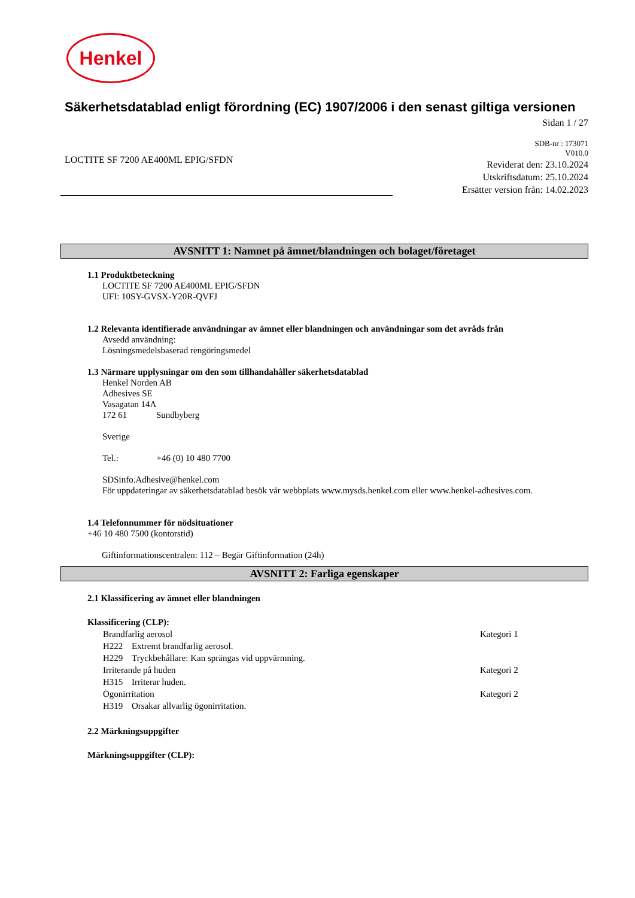Henkel
Säkerhetsdatablad enligt förordning (EC) 1907/2006 i den senast giltiga versionen
Sidan 1 / 27
LOCTITE SF 7200 AE400ML EPIG/SFDN
SDB-nr : 173071
V010.0
Reviderat den: 23.10.2024
Utskriftsdatum: 25.10.2024
Ersätter version från: 14.02.2023
AVSNITT 1: Namnet på ämnet/blandningen och bolaget/företaget
1.1 Produktbeteckning
LOCTITE SF 7200 AE400ML EPIG/SFDN
UFI: 10SY-GVSX-Y20R-QVFJ
1.2 Relevanta identifierade användningar av ämnet eller blandningen och användningar som det avråds från
Avsedd användning:
Lösningsmedelsbaserad rengöringsmedel
1.3 Närmare upplysningar om den som tillhandahåller säkerhetsdatablad
Henkel Norden AB
Adhesives SE
Vasagatan 14A
172 61 Sundbyberg
Sverige
Tel.: +46 (0) 10 480 7700
SDSinfo.Adhesive@henkel.com
För uppdateringar av säkerhetsdatablad besök vår webbplats www.mysds.henkel.com eller www.henkel-adhesives.com.
1.4 Telefonnummer för nödsituationer
+46 10 480 7500 (kontorstid)
Giftinformationscentralen: 112 – Begär Giftinformation (24h)
AVSNITT 2: Farliga egenskaper
2.1 Klassificering av ämnet eller blandningen
Klassificering (CLP):
Brandfarlig aerosol Kategori 1
H222 Extremt brandfarlig aerosol.
H229 Tryckbehållare: Kan sprängas vid uppvärmning.
Irriterande på huden Kategori 2
H315 Irriterar huden.
Ögonirritation Kategori 2
H319 Orsakar allvarlig ögonirritation.
2.2 Märkningsuppgifter
Märkningsuppgifter (CLP):